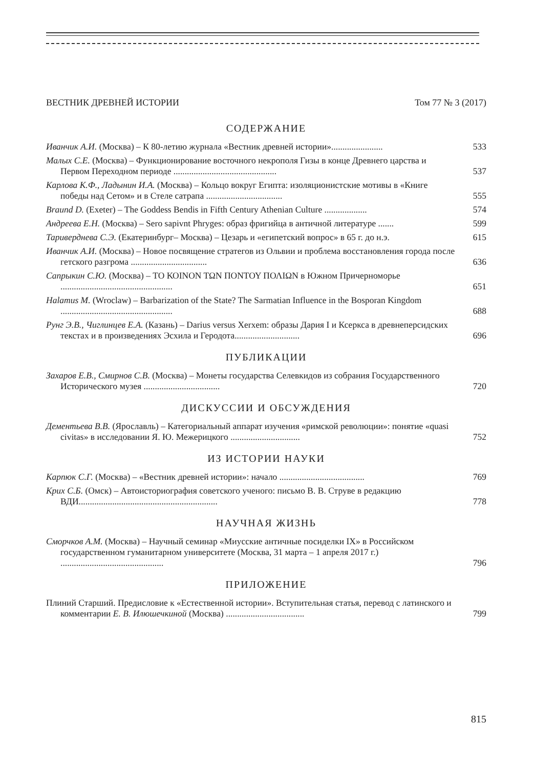ВЕСТНИК ДРЕВНЕЙ ИСТОРИИ Том 77 № 3 (2017)
СОДЕРЖАНИЕ
Иванчик А.И. (Москва) – К 80-летию журнала «Вестник древней истории».......................
533
Малых С.Е. (Москва) – Функционирование восточного некрополя Гизы в конце Древнего царства и Первом Переходном периоде ..............................................
537
Карлова К.Ф., Ладынин И.А. (Москва) – Кольцо вокруг Египта: изоляционистские мотивы в «Книге победы над Сетом» и в Стеле сатрапа ..................................
555
Braund D. (Exeter) – The Goddess Bendis in Fifth Century Athenian Culture ...................
574
Андреева Е.Н. (Москва) – Sero sapivnt Phryges: образ фригийца в античной литературе .......
599
Тариверднева С.Э. (Екатеринбург– Москва) – Цезарь и «египетский вопрос» в 65 г. до н.э.
615
Иванчик А.И. (Москва) – Новое посвящение стратегов из Ольвии и проблема восстановления города после гетского разгрома ..................................
636
Сапрыкин С.Ю. (Москва) – ΤΟ ΚΟΙΝΟΝ ΤΩΝ ΠΟΝΤΟΥ ΠΟΛΙΩΝ в Южном Причерноморье ..................................................
651
Halamus M. (Wroclaw) – Barbarization of the State? The Sarmatian Influence in the Bosporan Kingdom ..................................................
688
Рунг Э.В., Чиглинцев Е.А. (Казань) – Darius versus Xerxem: образы Дария I и Ксеркса в древнеперсидских текстах и в произведениях Эсхила и Геродота.............................
696
ПУБЛИКАЦИИ
Захаров Е.В., Смирнов С.В. (Москва) – Монеты государства Селевкидов из собрания Государственного Исторического музея ..................................
720
ДИСКУССИИ И ОБСУЖДЕНИЯ
Дементьева В.В. (Ярославль) – Категориальный аппарат изучения «римской революции»: понятие «quasi civitas» в исследовании Я. Ю. Межерицкого ...............................
752
ИЗ ИСТОРИИ НАУКИ
Карпюк С.Г. (Москва) – «Вестник древней истории»: начало ......................................
769
Крих С.Б. (Омск) – Автоисториография советского ученого: письмо В. В. Струве в редакцию ВДИ..............................................................
778
НАУЧНАЯ ЖИЗНЬ
Сморчков А.М. (Москва) – Научный семинар «Миусские античные посиделки IX» в Российском государственном гуманитарном университете (Москва, 31 марта – 1 апреля 2017 г.) ..............................................
796
ПРИЛОЖЕНИЕ
Плиний Старший. Предисловие к «Естественной истории». Вступительная статья, перевод с латинского и комментарии Е. В. Илюшечкиной (Москва) ...................................
799
815